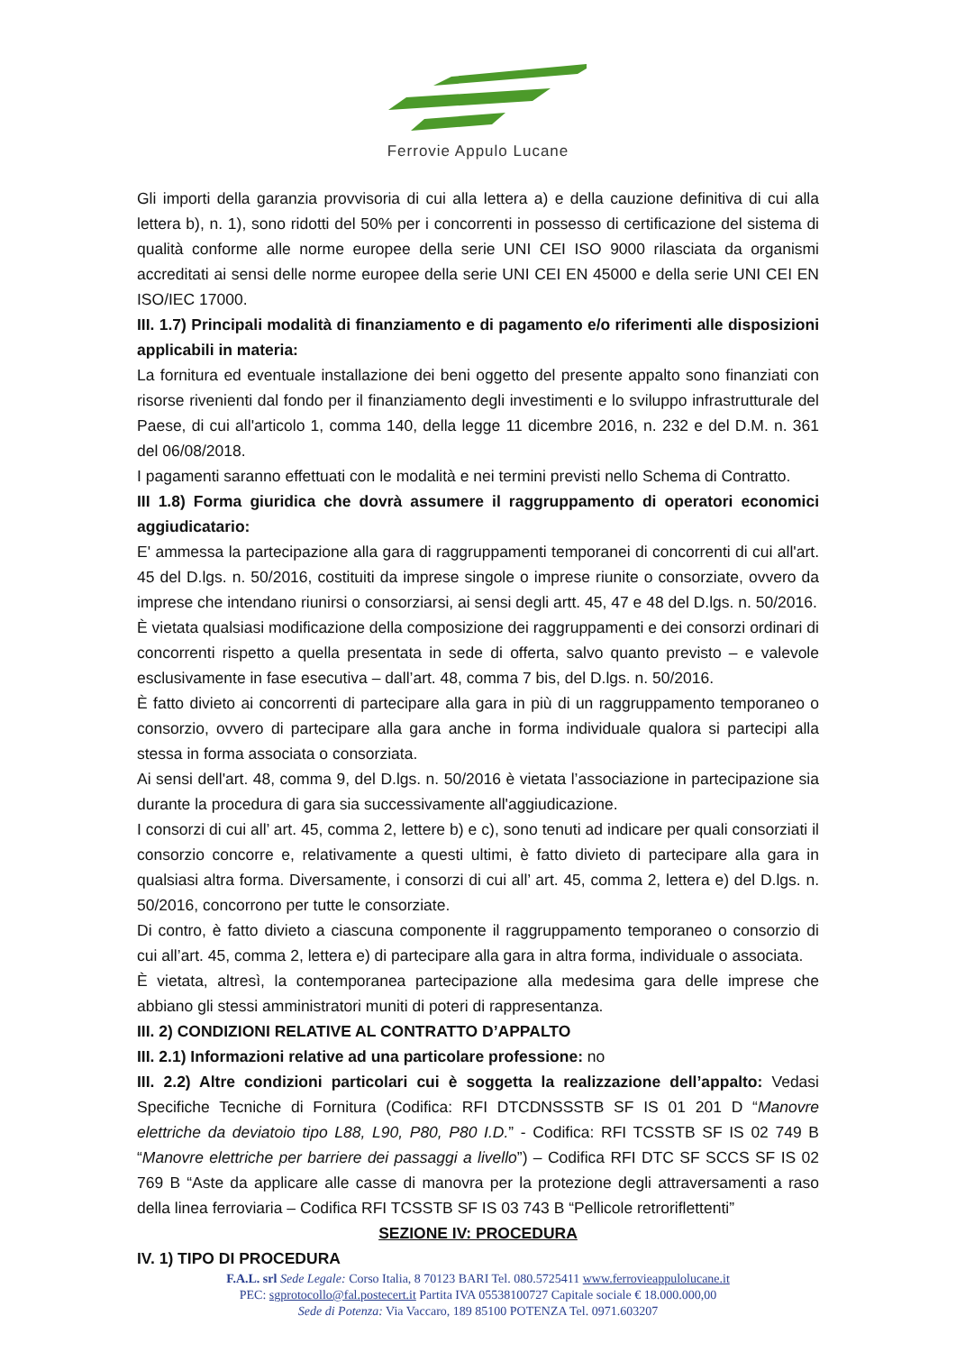Ferrovie Appulo Lucane
Gli importi della garanzia provvisoria di cui alla lettera a) e della cauzione definitiva di cui alla lettera b), n. 1), sono ridotti del 50% per i concorrenti in possesso di certificazione del sistema di qualità conforme alle norme europee della serie UNI CEI ISO 9000 rilasciata da organismi accreditati ai sensi delle norme europee della serie UNI CEI EN 45000 e della serie UNI CEI EN ISO/IEC 17000.
III. 1.7) Principali modalità di finanziamento e di pagamento e/o riferimenti alle disposizioni applicabili in materia:
La fornitura ed eventuale installazione dei beni oggetto del presente appalto sono finanziati con risorse rivenienti dal fondo per il finanziamento degli investimenti e lo sviluppo infrastrutturale del Paese, di cui all'articolo 1, comma 140, della legge 11 dicembre 2016, n. 232 e del D.M. n. 361 del 06/08/2018.
I pagamenti saranno effettuati con le modalità e nei termini previsti nello Schema di Contratto.
III 1.8) Forma giuridica che dovrà assumere il raggruppamento di operatori economici aggiudicatario:
E' ammessa la partecipazione alla gara di raggruppamenti temporanei di concorrenti di cui all'art. 45 del D.lgs. n. 50/2016, costituiti da imprese singole o imprese riunite o consorziate, ovvero da imprese che intendano riunirsi o consorziarsi, ai sensi degli artt. 45, 47 e 48 del D.lgs. n. 50/2016.
È vietata qualsiasi modificazione della composizione dei raggruppamenti e dei consorzi ordinari di concorrenti rispetto a quella presentata in sede di offerta, salvo quanto previsto – e valevole esclusivamente in fase esecutiva – dall’art. 48, comma 7 bis, del D.lgs. n. 50/2016.
È fatto divieto ai concorrenti di partecipare alla gara in più di un raggruppamento temporaneo o consorzio, ovvero di partecipare alla gara anche in forma individuale qualora si partecipi alla stessa in forma associata o consorziata.
Ai sensi dell'art. 48, comma 9, del D.lgs. n. 50/2016 è vietata l’associazione in partecipazione sia durante la procedura di gara sia successivamente all'aggiudicazione.
I consorzi di cui all’ art. 45, comma 2, lettere b) e c), sono tenuti ad indicare per quali consorziati il consorzio concorre e, relativamente a questi ultimi, è fatto divieto di partecipare alla gara in qualsiasi altra forma. Diversamente, i consorzi di cui all’ art. 45, comma 2, lettera e) del D.lgs. n. 50/2016, concorrono per tutte le consorziate.
Di contro, è fatto divieto a ciascuna componente il raggruppamento temporaneo o consorzio di cui all’art. 45, comma 2, lettera e) di partecipare alla gara in altra forma, individuale o associata.
È vietata, altresì, la contemporanea partecipazione alla medesima gara delle imprese che abbiano gli stessi amministratori muniti di poteri di rappresentanza.
III. 2) CONDIZIONI RELATIVE AL CONTRATTO D’APPALTO
III. 2.1) Informazioni relative ad una particolare professione: no
III. 2.2) Altre condizioni particolari cui è soggetta la realizzazione dell’appalto: Vedasi Specifiche Tecniche di Fornitura (Codifica: RFI DTCDNSSSTB SF IS 01 201 D “Manovre elettriche da deviatoio tipo L88, L90, P80, P80 I.D.” - Codifica: RFI TCSSTB SF IS 02 749 B “Manovre elettriche per barriere dei passaggi a livello”) – Codifica RFI DTC SF SCCS SF IS 02 769 B “Aste da applicare alle casse di manovra per la protezione degli attraversamenti a raso della linea ferroviaria – Codifica RFI TCSSTB SF IS 03 743 B “Pellicole retroriflettenti”
SEZIONE IV: PROCEDURA
IV. 1) TIPO DI PROCEDURA
F.A.L. srl Sede Legale: Corso Italia, 8 70123 BARI Tel. 080.5725411 www.ferrovieappulolucane.it
PEC: sgprotocollo@fal.postecert.it Partita IVA 05538100727 Capitale sociale € 18.000.000,00
Sede di Potenza: Via Vaccaro, 189 85100 POTENZA Tel. 0971.603207